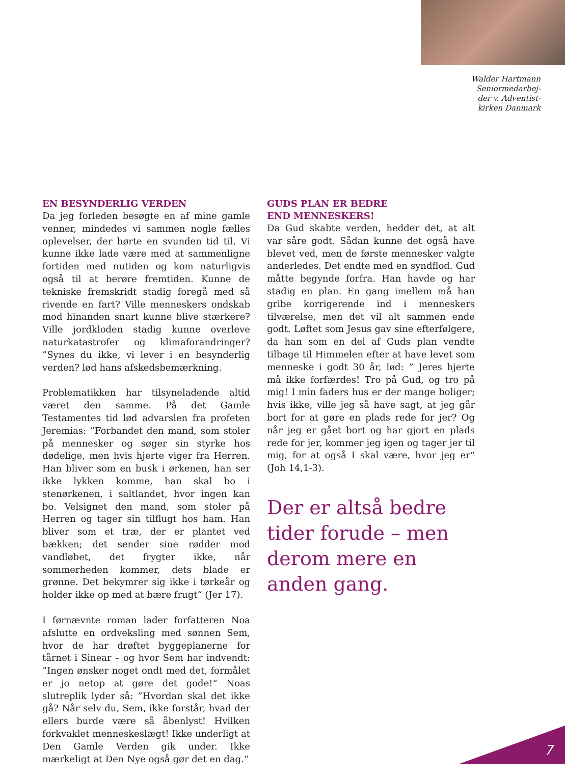Walder Hartmann
Seniormedarbej-
der v. Adventist-
kirken Danmark
EN BESYNDERLIG VERDEN
Da jeg forleden besøgte en af mine gamle venner, mindedes vi sammen nogle fælles oplevelser, der hørte en svunden tid til. Vi kunne ikke lade være med at sammenligne fortiden med nutiden og kom naturligvis også til at berøre fremtiden. Kunne de tekniske fremskridt stadig foregå med så rivende en fart? Ville menneskers ondskab mod hinanden snart kunne blive stærkere? Ville jordkloden stadig kunne overleve naturkatastrofer og klimaforandringer? ”Synes du ikke, vi lever i en besynderlig verden? lød hans afskedsbemærkning.
Problematikken har tilsyneladende altid været den samme. På det Gamle Testamentes tid lød advarslen fra profeten Jeremias: ”Forbandet den mand, som stoler på mennesker og søger sin styrke hos dødelige, men hvis hjerte viger fra Herren. Han bliver som en busk i ørkenen, han ser ikke lykken komme, han skal bo i stenørkenen, i saltlandet, hvor ingen kan bo. Velsignet den mand, som stoler på Herren og tager sin tilflugt hos ham. Han bliver som et træ, der er plantet ved bækken; det sender sine rødder mod vandløbet, det frygter ikke, når sommerheden kommer, dets blade er grønne. Det bekymrer sig ikke i tørkeår og holder ikke op med at bære frugt“ (Jer 17).
I førnævnte roman lader forfatteren Noa afslutte en ordveksling med sønnen Sem, hvor de har drøftet byggeplanerne for tårnet i Sinear – og hvor Sem har indvendt: ”Ingen ønsker noget ondt med det, formålet er jo netop at gøre det gode!“ Noas slutreplik lyder så: ”Hvordan skal det ikke gå? Når selv du, Sem, ikke forstår, hvad der ellers burde være så åbenlyst! Hvilken forkvaklet menneskeslægt! Ikke underligt at Den Gamle Verden gik under. Ikke mærkeligt at Den Nye også gør det en dag.“
GUDS PLAN ER BEDRE
END MENNESKERS!
Da Gud skabte verden, hedder det, at alt var såre godt. Sådan kunne det også have blevet ved, men de første mennesker valgte anderledes. Det endte med en syndflod. Gud måtte begynde forfra. Han havde og har stadig en plan. En gang imellem må han gribe korrigerende ind i menneskers tilværelse, men det vil alt sammen ende godt. Løftet som Jesus gav sine efterfølgere, da han som en del af Guds plan vendte tilbage til Himmelen efter at have levet som menneske i godt 30 år, lød: ” Jeres hjerte må ikke forfærdes! Tro på Gud, og tro på mig! I min faders hus er der mange boliger; hvis ikke, ville jeg så have sagt, at jeg går bort for at gøre en plads rede for jer? Og når jeg er gået bort og har gjort en plads rede for jer, kommer jeg igen og tager jer til mig, for at også I skal være, hvor jeg er“ (Joh 14,1-3).
Der er altså bedre tider forude – men derom mere en anden gang.
7